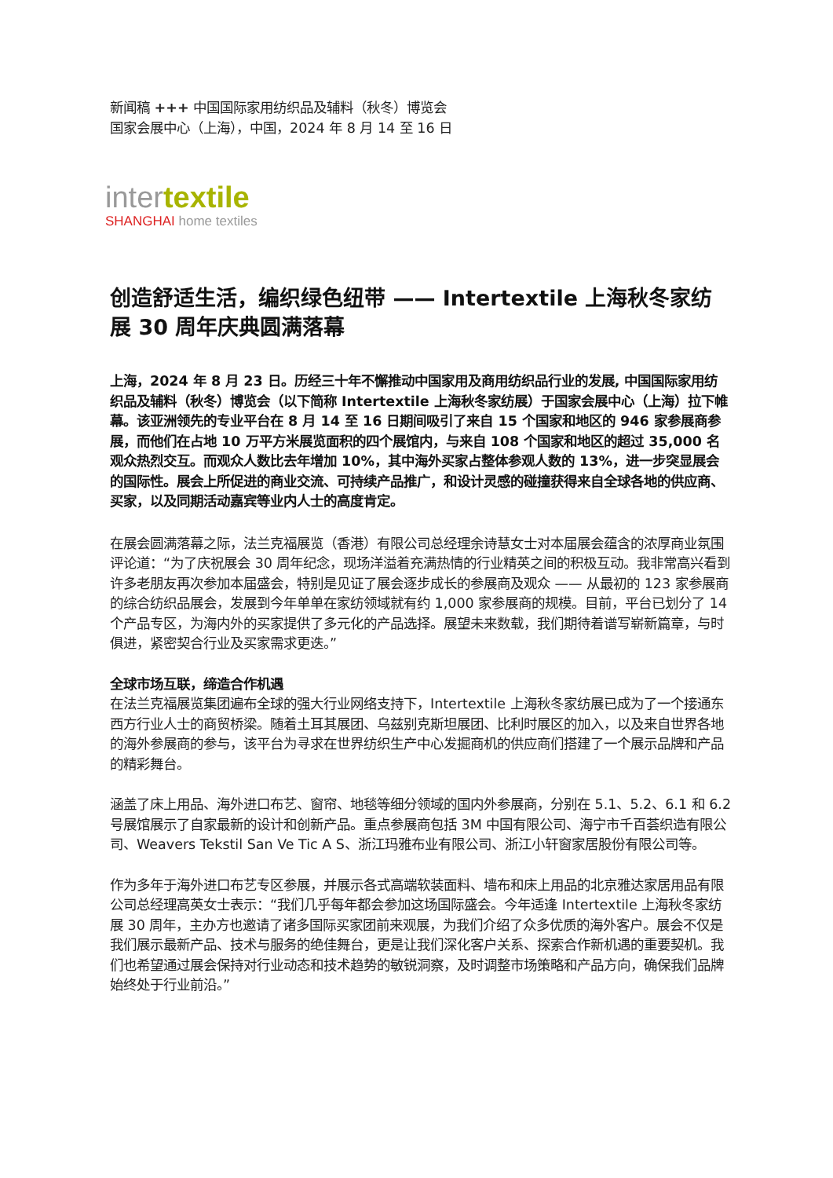新闻稿 +++ 中国国际家用纺织品及辅料（秋冬）博览会
国家会展中心（上海），中国，2024 年 8 月 14 至 16 日
intertextile
SHANGHAI home textiles
创造舒适生活，编织绿色纽带 —— Intertextile 上海秋冬家纺展 30 周年庆典圆满落幕
上海，2024 年 8 月 23 日。历经三十年不懈推动中国家用及商用纺织品行业的发展, 中国国际家用纺织品及辅料（秋冬）博览会（以下简称 Intertextile 上海秋冬家纺展）于国家会展中心（上海）拉下帷幕。该亚洲领先的专业平台在 8 月 14 至 16 日期间吸引了来自 15 个国家和地区的 946 家参展商参展，而他们在占地 10 万平方米展览面积的四个展馆内，与来自 108 个国家和地区的超过 35,000 名观众热烈交互。而观众人数比去年增加 10%，其中海外买家占整体参观人数的 13%，进一步突显展会的国际性。展会上所促进的商业交流、可持续产品推广，和设计灵感的碰撞获得来自全球各地的供应商、买家，以及同期活动嘉宾等业内人士的高度肯定。
在展会圆满落幕之际，法兰克福展览（香港）有限公司总经理余诗慧女士对本届展会蕴含的浓厚商业氛围评论道：“为了庆祝展会 30 周年纪念，现场洋溢着充满热情的行业精英之间的积极互动。我非常高兴看到许多老朋友再次参加本届盛会，特别是见证了展会逐步成长的参展商及观众 —— 从最初的 123 家参展商的综合纺织品展会，发展到今年单单在家纺领域就有约 1,000 家参展商的规模。目前，平台已划分了 14 个产品专区，为海内外的买家提供了多元化的产品选择。展望未来数载，我们期待着谱写崭新篇章，与时俱进，紧密契合行业及买家需求更迭。”
全球市场互联，缔造合作机遇
在法兰克福展览集团遍布全球的强大行业网络支持下，Intertextile 上海秋冬家纺展已成为了一个接通东西方行业人士的商贸桥梁。随着土耳其展团、乌兹别克斯坦展团、比利时展区的加入，以及来自世界各地的海外参展商的参与，该平台为寻求在世界纺织生产中心发掘商机的供应商们搭建了一个展示品牌和产品的精彩舞台。
涵盖了床上用品、海外进口布艺、窗帘、地毯等细分领域的国内外参展商，分别在 5.1、5.2、6.1 和 6.2 号展馆展示了自家最新的设计和创新产品。重点参展商包括 3M 中国有限公司、海宁市千百荟织造有限公司、Weavers Tekstil San Ve Tic A S、浙江玛雅布业有限公司、浙江小轩窗家居股份有限公司等。
作为多年于海外进口布艺专区参展，并展示各式高端软装面料、墙布和床上用品的北京雅达家居用品有限公司总经理高英女士表示：“我们几乎每年都会参加这场国际盛会。今年适逢 Intertextile 上海秋冬家纺展 30 周年，主办方也邀请了诸多国际买家团前来观展，为我们介绍了众多优质的海外客户。展会不仅是我们展示最新产品、技术与服务的绝佳舞台，更是让我们深化客户关系、探索合作新机遇的重要契机。我们也希望通过展会保持对行业动态和技术趋势的敏锐洞察，及时调整市场策略和产品方向，确保我们品牌始终处于行业前沿。”